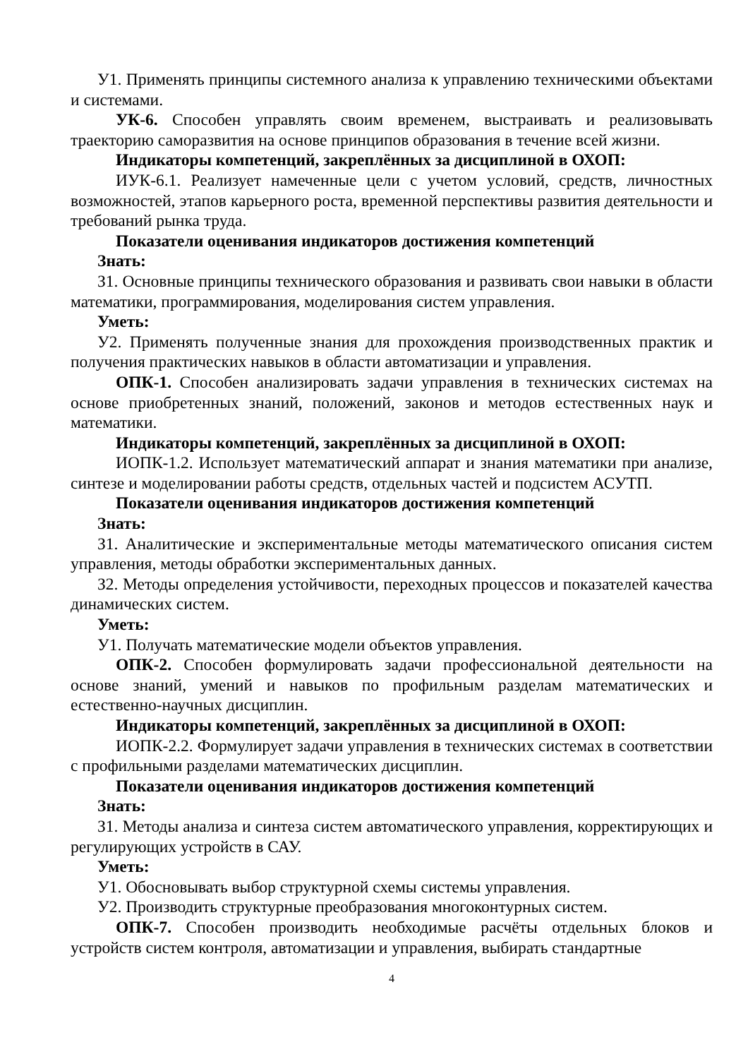У1. Применять принципы системного анализа к управлению техническими объектами и системами.
УК-6. Способен управлять своим временем, выстраивать и реализовывать траекторию саморазвития на основе принципов образования в течение всей жизни.
Индикаторы компетенций, закреплённых за дисциплиной в ОХОП:
ИУК-6.1. Реализует намеченные цели с учетом условий, средств, личностных возможностей, этапов карьерного роста, временной перспективы развития деятельности и требований рынка труда.
Показатели оценивания индикаторов достижения компетенций
Знать:
З1. Основные принципы технического образования и развивать свои навыки в области математики, программирования, моделирования систем управления.
Уметь:
У2. Применять полученные знания для прохождения производственных практик и получения практических навыков в области автоматизации и управления.
ОПК-1. Способен анализировать задачи управления в технических системах на основе приобретенных знаний, положений, законов и методов естественных наук и математики.
Индикаторы компетенций, закреплённых за дисциплиной в ОХОП:
ИОПК-1.2. Использует математический аппарат и знания математики при анализе, синтезе и моделировании работы средств, отдельных частей и подсистем АСУТП.
Показатели оценивания индикаторов достижения компетенций
Знать:
З1. Аналитические и экспериментальные методы математического описания систем управления, методы обработки экспериментальных данных.
З2. Методы определения устойчивости, переходных процессов и показателей качества динамических систем.
Уметь:
У1. Получать математические модели объектов управления.
ОПК-2. Способен формулировать задачи профессиональной деятельности на основе знаний, умений и навыков по профильным разделам математических и естественно-научных дисциплин.
Индикаторы компетенций, закреплённых за дисциплиной в ОХОП:
ИОПК-2.2. Формулирует задачи управления в технических системах в соответствии с профильными разделами математических дисциплин.
Показатели оценивания индикаторов достижения компетенций
Знать:
З1. Методы анализа и синтеза систем автоматического управления, корректирующих и регулирующих устройств в САУ.
Уметь:
У1. Обосновывать выбор структурной схемы системы управления.
У2. Производить структурные преобразования многоконтурных систем.
ОПК-7. Способен производить необходимые расчёты отдельных блоков и устройств систем контроля, автоматизации и управления, выбирать стандартные
4